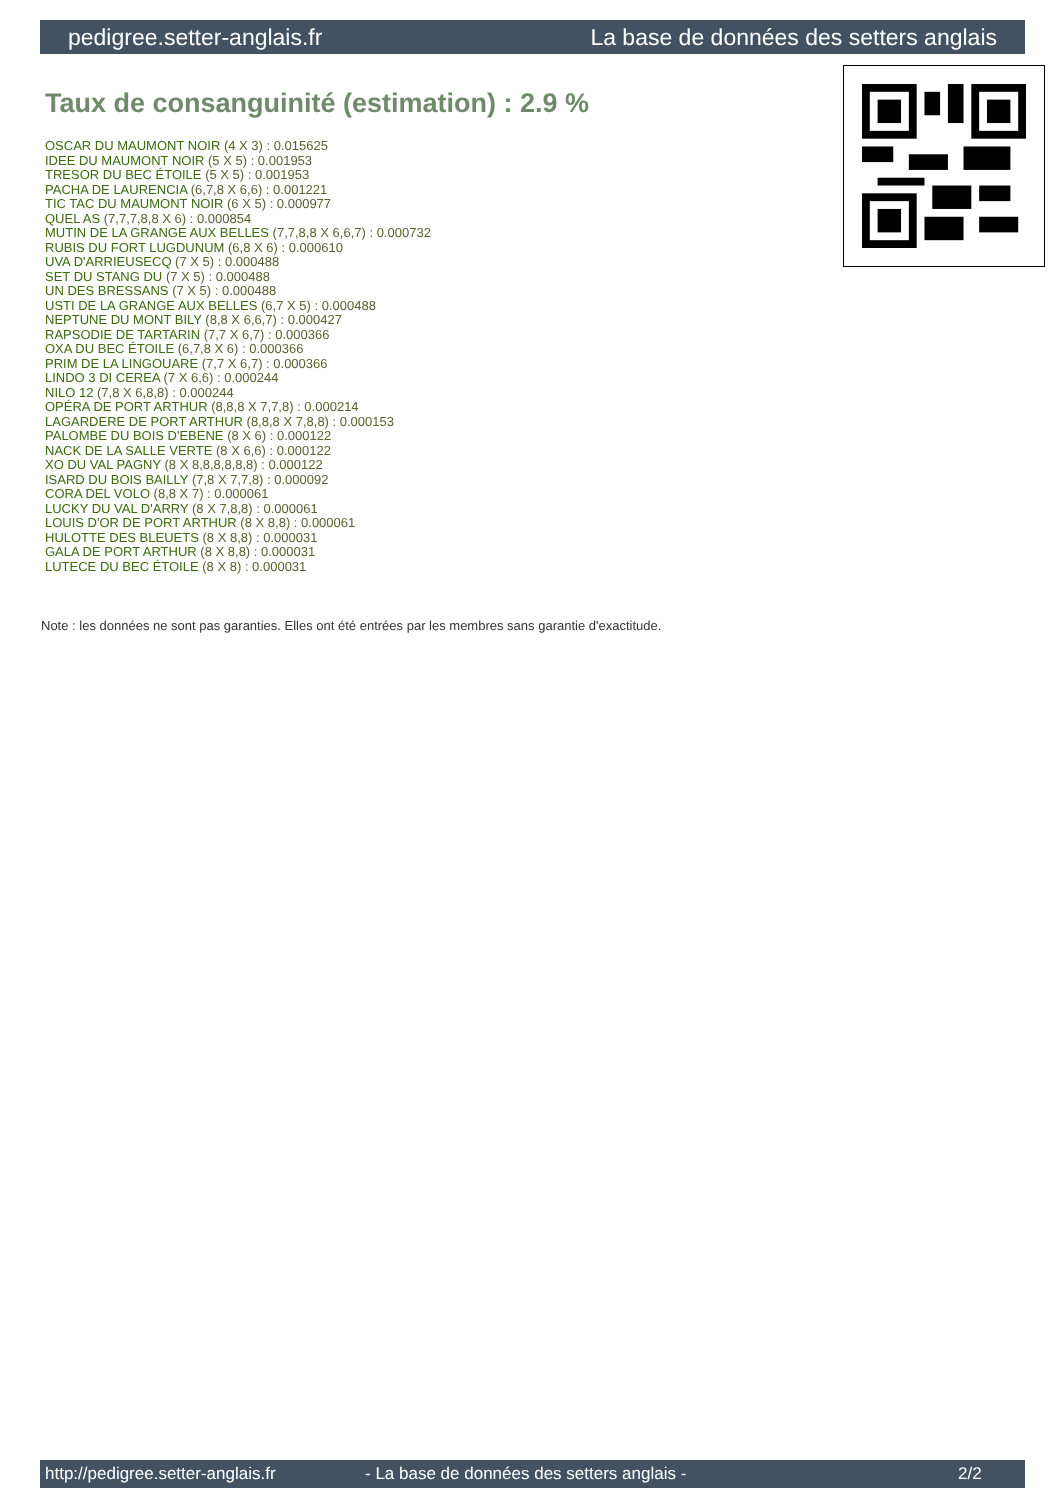pedigree.setter-anglais.fr La base de données des setters anglais
Taux de consanguinité (estimation) : 2.9 %
OSCAR DU MAUMONT NOIR (4 X 3) : 0.015625
IDEE DU MAUMONT NOIR (5 X 5) : 0.001953
TRESOR DU BEC ÉTOILE (5 X 5) : 0.001953
PACHA DE LAURENCIA (6,7,8 X 6,6) : 0.001221
TIC TAC DU MAUMONT NOIR (6 X 5) : 0.000977
QUEL AS (7,7,7,8,8 X 6) : 0.000854
MUTIN DE LA GRANGE AUX BELLES (7,7,8,8 X 6,6,7) : 0.000732
RUBIS DU FORT LUGDUNUM (6,8 X 6) : 0.000610
UVA D'ARRIEUSECQ (7 X 5) : 0.000488
SET DU STANG DU (7 X 5) : 0.000488
UN DES BRESSANS (7 X 5) : 0.000488
USTI DE LA GRANGE AUX BELLES (6,7 X 5) : 0.000488
NEPTUNE DU MONT BILY (8,8 X 6,6,7) : 0.000427
RAPSODIE DE TARTARIN (7,7 X 6,7) : 0.000366
OXA DU BEC ÉTOILE (6,7,8 X 6) : 0.000366
PRIM DE LA LINGOUARE (7,7 X 6,7) : 0.000366
LINDO 3 DI CEREA (7 X 6,6) : 0.000244
NILO 12 (7,8 X 6,8,8) : 0.000244
OPÉRA DE PORT ARTHUR (8,8,8 X 7,7,8) : 0.000214
LAGARDERE DE PORT ARTHUR (8,8,8 X 7,8,8) : 0.000153
PALOMBE DU BOIS D'EBENE (8 X 6) : 0.000122
NACK DE LA SALLE VERTE (8 X 6,6) : 0.000122
XO DU VAL PAGNY (8 X 8,8,8,8,8,8) : 0.000122
ISARD DU BOIS BAILLY (7,8 X 7,7,8) : 0.000092
CORA DEL VOLO (8,8 X 7) : 0.000061
LUCKY DU VAL D'ARRY (8 X 7,8,8) : 0.000061
LOUIS D'OR DE PORT ARTHUR (8 X 8,8) : 0.000061
HULOTTE DES BLEUETS (8 X 8,8) : 0.000031
GALA DE PORT ARTHUR (8 X 8,8) : 0.000031
LUTECE DU BEC ÉTOILE (8 X 8) : 0.000031
Note : les données ne sont pas garanties. Elles ont été entrées par les membres sans garantie d'exactitude.
http://pedigree.setter-anglais.fr - La base de données des setters anglais - 2/2